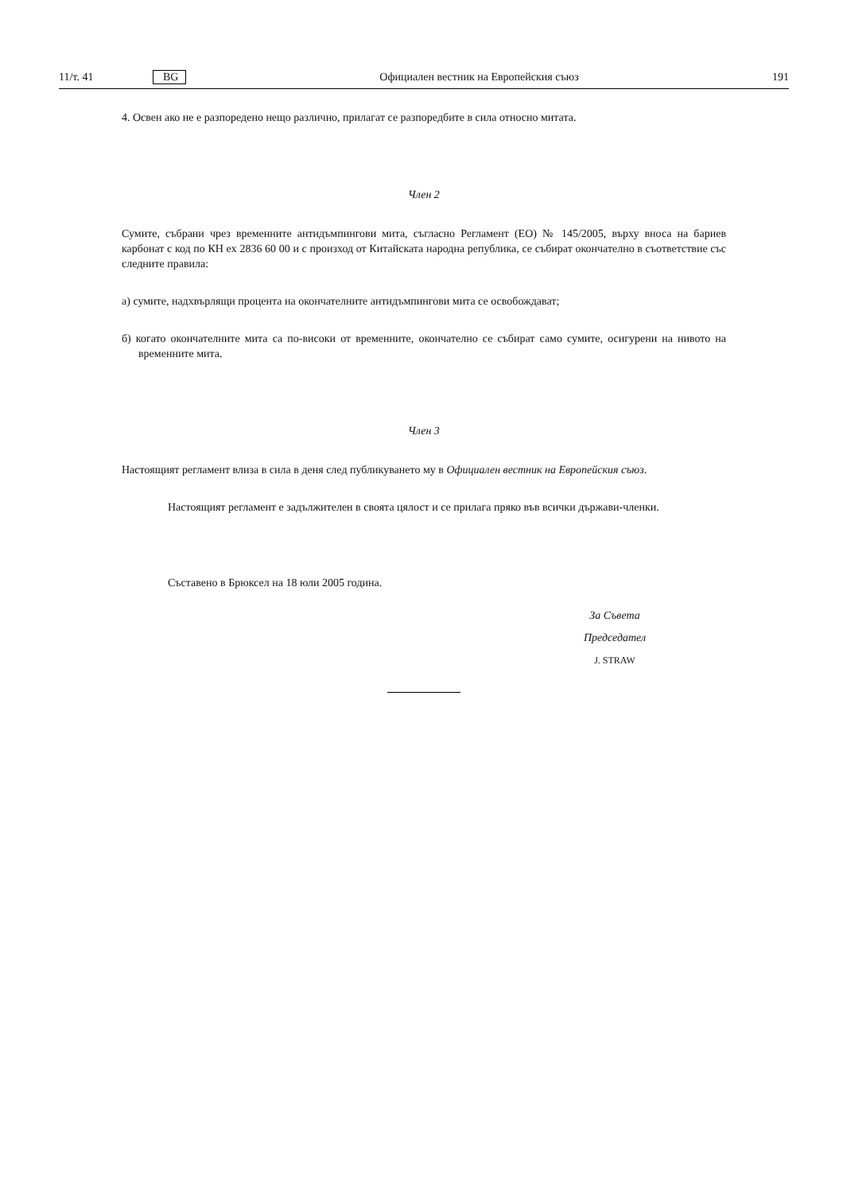11/т. 41 BG Официален вестник на Европейския съюз 191
4. Освен ако не е разпоредено нещо различно, прилагат се разпоредбите в сила относно митата.
Член 2
Сумите, събрани чрез временните антидъмпингови мита, съгласно Регламент (ЕО) № 145/2005, върху вноса на бариев карбонат с код по КН ex 2836 60 00 и с произход от Китайската народна република, се събират окончателно в съответствие със следните правила:
а) сумите, надхвърлящи процента на окончателните антидъмпингови мита се освобождават;
б) когато окончателните мита са по-високи от временните, окончателно се събират само сумите, осигурени на нивото на временните мита.
Член 3
Настоящият регламент влиза в сила в деня след публикуването му в Официален вестник на Европейския съюз.
Настоящият регламент е задължителен в своята цялост и се прилага пряко във всички държави-членки.
Съставено в Брюксел на 18 юли 2005 година.
За Съвета
Председател
J. STRAW